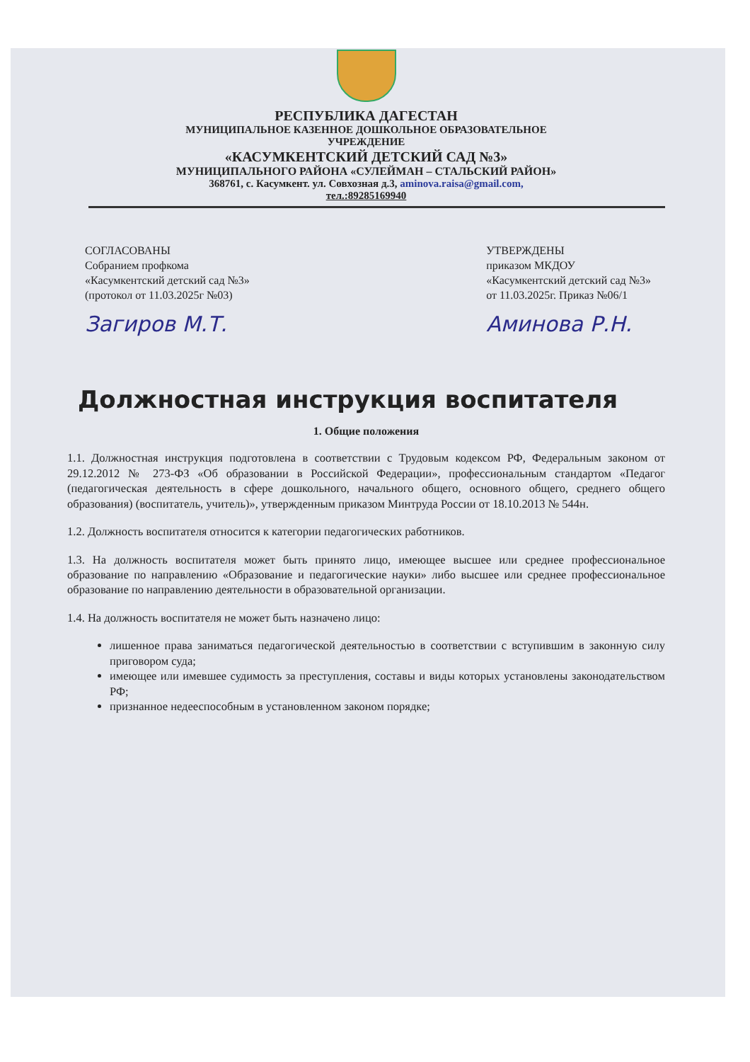РЕСПУБЛИКА ДАГЕСТАН
МУНИЦИПАЛЬНОЕ КАЗЕННОЕ ДОШКОЛЬНОЕ ОБРАЗОВАТЕЛЬНОЕ
УЧРЕЖДЕНИЕ
«КАСУМКЕНТСКИЙ ДЕТСКИЙ САД №3»
МУНИЦИПАЛЬНОГО РАЙОНА «СУЛЕЙМАН – СТАЛЬСКИЙ РАЙОН»
368761, с. Касумкент. ул. Совхозная д.3, aminova.raisa@gmail.com,
тел.:89285169940
СОГЛАСОВАНЫ
Собранием профкома
«Касумкентский детский сад №3»
(протокол от 11.03.2025г №03)
Загиров М.Т.
УТВЕРЖДЕНЫ
приказом МКДОУ
«Касумкентский детский сад №3»
от 11.03.2025г. Приказ №06/1
Аминова Р.Н.
Должностная инструкция воспитателя
1. Общие положения
1.1. Должностная инструкция подготовлена в соответствии с Трудовым кодексом РФ, Федеральным законом от 29.12.2012 № 273-ФЗ «Об образовании в Российской Федерации», профессиональным стандартом «Педагог (педагогическая деятельность в сфере дошкольного, начального общего, основного общего, среднего общего образования) (воспитатель, учитель)», утвержденным приказом Минтруда России от 18.10.2013 № 544н.
1.2. Должность воспитателя относится к категории педагогических работников.
1.3. На должность воспитателя может быть принято лицо, имеющее высшее или среднее профессиональное образование по направлению «Образование и педагогические науки» либо высшее или среднее профессиональное образование по направлению деятельности в образовательной организации.
1.4. На должность воспитателя не может быть назначено лицо:
лишенное права заниматься педагогической деятельностью в соответствии с вступившим в законную силу приговором суда;
имеющее или имевшее судимость за преступления, составы и виды которых установлены законодательством РФ;
признанное недееспособным в установленном законом порядке;